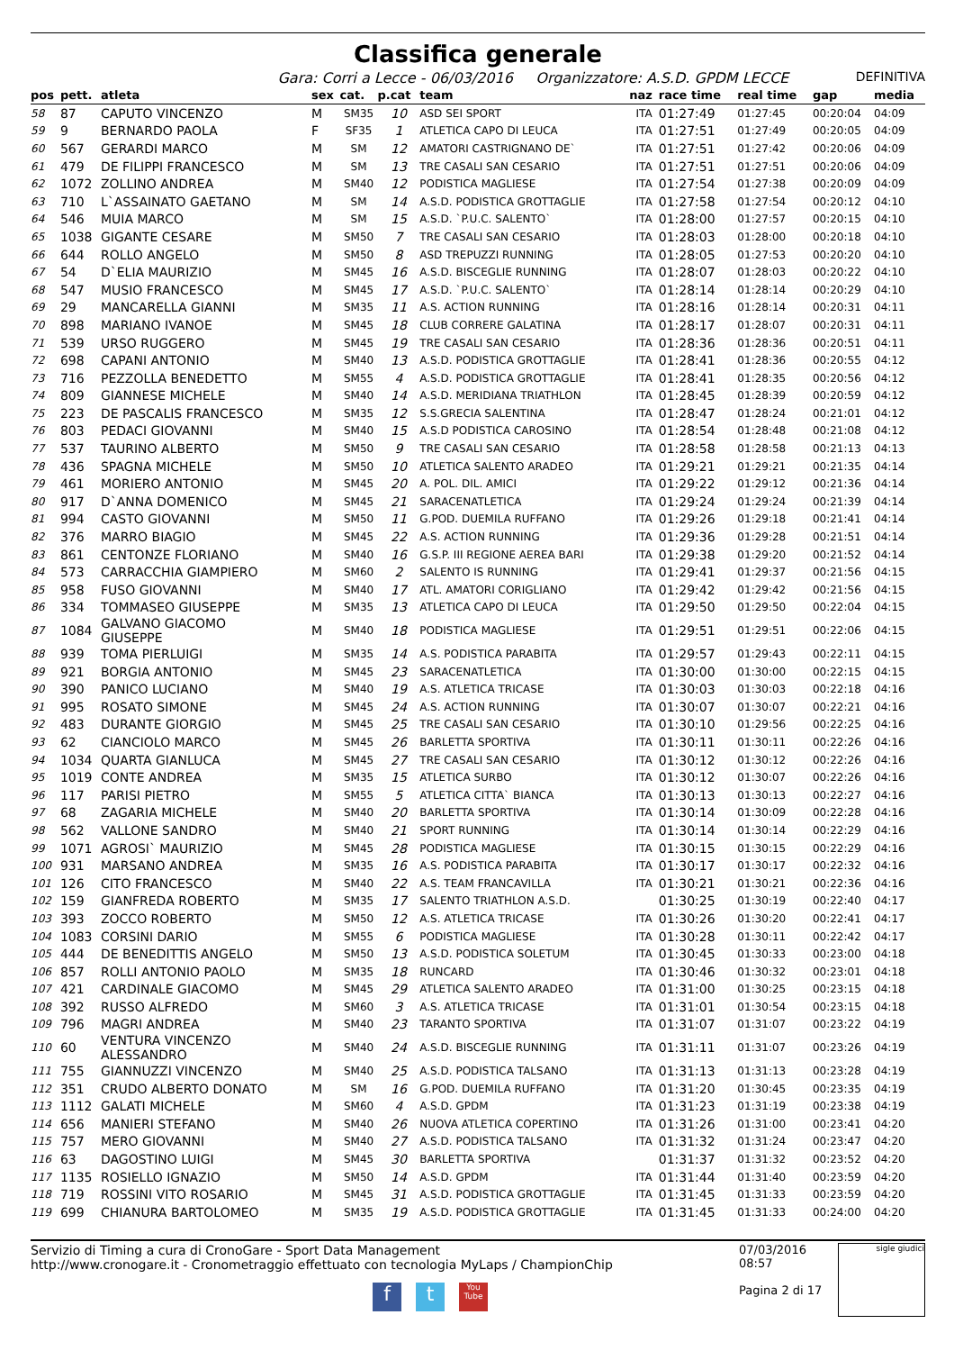Classifica generale
Gara: Corri a Lecce - 06/03/2016 Organizzatore: A.S.D. GPDM LECCE DEFINITIVA
| pos | pett. | atleta | sex | cat. | p.cat | team | naz | race time | real time | gap | media |
| --- | --- | --- | --- | --- | --- | --- | --- | --- | --- | --- | --- |
| 58 | 87 | CAPUTO VINCENZO | M | SM35 | 10 | ASD SEI SPORT | ITA | 01:27:49 | 01:27:45 | 00:20:04 | 04:09 |
| 59 | 9 | BERNARDO PAOLA | F | SF35 | 1 | ATLETICA CAPO DI LEUCA | ITA | 01:27:51 | 01:27:49 | 00:20:05 | 04:09 |
| 60 | 567 | GERARDI MARCO | M | SM | 12 | AMATORI CASTRIGNANO DE` | ITA | 01:27:51 | 01:27:42 | 00:20:06 | 04:09 |
| 61 | 479 | DE FILIPPI FRANCESCO | M | SM | 13 | TRE CASALI SAN CESARIO | ITA | 01:27:51 | 01:27:51 | 00:20:06 | 04:09 |
| 62 | 1072 | ZOLLINO ANDREA | M | SM40 | 12 | PODISTICA MAGLIESE | ITA | 01:27:54 | 01:27:38 | 00:20:09 | 04:09 |
| 63 | 710 | L`ASSAINATO GAETANO | M | SM | 14 | A.S.D. PODISTICA GROTTAGLIE | ITA | 01:27:58 | 01:27:54 | 00:20:12 | 04:10 |
| 64 | 546 | MUIA MARCO | M | SM | 15 | A.S.D. `P.U.C. SALENTO` | ITA | 01:28:00 | 01:27:57 | 00:20:15 | 04:10 |
| 65 | 1038 | GIGANTE CESARE | M | SM50 | 7 | TRE CASALI SAN CESARIO | ITA | 01:28:03 | 01:28:00 | 00:20:18 | 04:10 |
| 66 | 644 | ROLLO ANGELO | M | SM50 | 8 | ASD TREPUZZI RUNNING | ITA | 01:28:05 | 01:27:53 | 00:20:20 | 04:10 |
| 67 | 54 | D`ELIA MAURIZIO | M | SM45 | 16 | A.S.D. BISCEGLIE RUNNING | ITA | 01:28:07 | 01:28:03 | 00:20:22 | 04:10 |
| 68 | 547 | MUSIO FRANCESCO | M | SM45 | 17 | A.S.D. `P.U.C. SALENTO` | ITA | 01:28:14 | 01:28:14 | 00:20:29 | 04:10 |
| 69 | 29 | MANCARELLA GIANNI | M | SM35 | 11 | A.S. ACTION RUNNING | ITA | 01:28:16 | 01:28:14 | 00:20:31 | 04:11 |
| 70 | 898 | MARIANO IVANOE | M | SM45 | 18 | CLUB CORRERE GALATINA | ITA | 01:28:17 | 01:28:07 | 00:20:31 | 04:11 |
| 71 | 539 | URSO RUGGERO | M | SM45 | 19 | TRE CASALI SAN CESARIO | ITA | 01:28:36 | 01:28:36 | 00:20:51 | 04:11 |
| 72 | 698 | CAPANI ANTONIO | M | SM40 | 13 | A.S.D. PODISTICA GROTTAGLIE | ITA | 01:28:41 | 01:28:36 | 00:20:55 | 04:12 |
| 73 | 716 | PEZZOLLA BENEDETTO | M | SM55 | 4 | A.S.D. PODISTICA GROTTAGLIE | ITA | 01:28:41 | 01:28:35 | 00:20:56 | 04:12 |
| 74 | 809 | GIANNESE MICHELE | M | SM40 | 14 | A.S.D. MERIDIANA TRIATHLON | ITA | 01:28:45 | 01:28:39 | 00:20:59 | 04:12 |
| 75 | 223 | DE PASCALIS FRANCESCO | M | SM35 | 12 | S.S.GRECIA SALENTINA | ITA | 01:28:47 | 01:28:24 | 00:21:01 | 04:12 |
| 76 | 803 | PEDACI GIOVANNI | M | SM40 | 15 | A.S.D PODISTICA CAROSINO | ITA | 01:28:54 | 01:28:48 | 00:21:08 | 04:12 |
| 77 | 537 | TAURINO ALBERTO | M | SM50 | 9 | TRE CASALI SAN CESARIO | ITA | 01:28:58 | 01:28:58 | 00:21:13 | 04:13 |
| 78 | 436 | SPAGNA MICHELE | M | SM50 | 10 | ATLETICA SALENTO ARADEO | ITA | 01:29:21 | 01:29:21 | 00:21:35 | 04:14 |
| 79 | 461 | MORIERO ANTONIO | M | SM45 | 20 | A. POL. DIL. AMICI | ITA | 01:29:22 | 01:29:12 | 00:21:36 | 04:14 |
| 80 | 917 | D`ANNA DOMENICO | M | SM45 | 21 | SARACENATLETICA | ITA | 01:29:24 | 01:29:24 | 00:21:39 | 04:14 |
| 81 | 994 | CASTO GIOVANNI | M | SM50 | 11 | G.POD. DUEMILA RUFFANO | ITA | 01:29:26 | 01:29:18 | 00:21:41 | 04:14 |
| 82 | 376 | MARRO BIAGIO | M | SM45 | 22 | A.S. ACTION RUNNING | ITA | 01:29:36 | 01:29:28 | 00:21:51 | 04:14 |
| 83 | 861 | CENTONZE FLORIANO | M | SM40 | 16 | G.S.P. III REGIONE AEREA BARI | ITA | 01:29:38 | 01:29:20 | 00:21:52 | 04:14 |
| 84 | 573 | CARRACCHIA GIAMPIERO | M | SM60 | 2 | SALENTO IS RUNNING | ITA | 01:29:41 | 01:29:37 | 00:21:56 | 04:15 |
| 85 | 958 | FUSO GIOVANNI | M | SM40 | 17 | ATL. AMATORI CORIGLIANO | ITA | 01:29:42 | 01:29:42 | 00:21:56 | 04:15 |
| 86 | 334 | TOMMASEO GIUSEPPE | M | SM35 | 13 | ATLETICA CAPO DI LEUCA | ITA | 01:29:50 | 01:29:50 | 00:22:04 | 04:15 |
| 87 | 1084 | GALVANO GIACOMO GIUSEPPE | M | SM40 | 18 | PODISTICA MAGLIESE | ITA | 01:29:51 | 01:29:51 | 00:22:06 | 04:15 |
| 88 | 939 | TOMA PIERLUIGI | M | SM35 | 14 | A.S. PODISTICA PARABITA | ITA | 01:29:57 | 01:29:43 | 00:22:11 | 04:15 |
| 89 | 921 | BORGIA ANTONIO | M | SM45 | 23 | SARACENATLETICA | ITA | 01:30:00 | 01:30:00 | 00:22:15 | 04:15 |
| 90 | 390 | PANICO LUCIANO | M | SM40 | 19 | A.S. ATLETICA TRICASE | ITA | 01:30:03 | 01:30:03 | 00:22:18 | 04:16 |
| 91 | 995 | ROSATO SIMONE | M | SM45 | 24 | A.S. ACTION RUNNING | ITA | 01:30:07 | 01:30:07 | 00:22:21 | 04:16 |
| 92 | 483 | DURANTE GIORGIO | M | SM45 | 25 | TRE CASALI SAN CESARIO | ITA | 01:30:10 | 01:29:56 | 00:22:25 | 04:16 |
| 93 | 62 | CIANCIOLO MARCO | M | SM45 | 26 | BARLETTA SPORTIVA | ITA | 01:30:11 | 01:30:11 | 00:22:26 | 04:16 |
| 94 | 1034 | QUARTA GIANLUCA | M | SM45 | 27 | TRE CASALI SAN CESARIO | ITA | 01:30:12 | 01:30:12 | 00:22:26 | 04:16 |
| 95 | 1019 | CONTE ANDREA | M | SM35 | 15 | ATLETICA SURBO | ITA | 01:30:12 | 01:30:07 | 00:22:26 | 04:16 |
| 96 | 117 | PARISI PIETRO | M | SM55 | 5 | ATLETICA CITTA` BIANCA | ITA | 01:30:13 | 01:30:13 | 00:22:27 | 04:16 |
| 97 | 68 | ZAGARIA MICHELE | M | SM40 | 20 | BARLETTA SPORTIVA | ITA | 01:30:14 | 01:30:09 | 00:22:28 | 04:16 |
| 98 | 562 | VALLONE SANDRO | M | SM40 | 21 | SPORT RUNNING | ITA | 01:30:14 | 01:30:14 | 00:22:29 | 04:16 |
| 99 | 1071 | AGROSI` MAURIZIO | M | SM45 | 28 | PODISTICA MAGLIESE | ITA | 01:30:15 | 01:30:15 | 00:22:29 | 04:16 |
| 100 | 931 | MARSANO ANDREA | M | SM35 | 16 | A.S. PODISTICA PARABITA | ITA | 01:30:17 | 01:30:17 | 00:22:32 | 04:16 |
| 101 | 126 | CITO FRANCESCO | M | SM40 | 22 | A.S. TEAM FRANCAVILLA | ITA | 01:30:21 | 01:30:21 | 00:22:36 | 04:16 |
| 102 | 159 | GIANFREDA ROBERTO | M | SM35 | 17 | SALENTO TRIATHLON A.S.D. | | 01:30:25 | 01:30:19 | 00:22:40 | 04:17 |
| 103 | 393 | ZOCCO ROBERTO | M | SM50 | 12 | A.S. ATLETICA TRICASE | ITA | 01:30:26 | 01:30:20 | 00:22:41 | 04:17 |
| 104 | 1083 | CORSINI DARIO | M | SM55 | 6 | PODISTICA MAGLIESE | ITA | 01:30:28 | 01:30:11 | 00:22:42 | 04:17 |
| 105 | 444 | DE BENEDITTIS ANGELO | M | SM50 | 13 | A.S.D. PODISTICA SOLETUM | ITA | 01:30:45 | 01:30:33 | 00:23:00 | 04:18 |
| 106 | 857 | ROLLI ANTONIO PAOLO | M | SM35 | 18 | RUNCARD | ITA | 01:30:46 | 01:30:32 | 00:23:01 | 04:18 |
| 107 | 421 | CARDINALE GIACOMO | M | SM45 | 29 | ATLETICA SALENTO ARADEO | ITA | 01:31:00 | 01:30:25 | 00:23:15 | 04:18 |
| 108 | 392 | RUSSO ALFREDO | M | SM60 | 3 | A.S. ATLETICA TRICASE | ITA | 01:31:01 | 01:30:54 | 00:23:15 | 04:18 |
| 109 | 796 | MAGRI ANDREA | M | SM40 | 23 | TARANTO SPORTIVA | ITA | 01:31:07 | 01:31:07 | 00:23:22 | 04:19 |
| 110 | 60 | VENTURA VINCENZO ALESSANDRO | M | SM40 | 24 | A.S.D. BISCEGLIE RUNNING | ITA | 01:31:11 | 01:31:07 | 00:23:26 | 04:19 |
| 111 | 755 | GIANNUZZI VINCENZO | M | SM40 | 25 | A.S.D. PODISTICA TALSANO | ITA | 01:31:13 | 01:31:13 | 00:23:28 | 04:19 |
| 112 | 351 | CRUDO ALBERTO DONATO | M | SM | 16 | G.POD. DUEMILA RUFFANO | ITA | 01:31:20 | 01:30:45 | 00:23:35 | 04:19 |
| 113 | 1112 | GALATI MICHELE | M | SM60 | 4 | A.S.D. GPDM | ITA | 01:31:23 | 01:31:19 | 00:23:38 | 04:19 |
| 114 | 656 | MANIERI STEFANO | M | SM40 | 26 | NUOVA ATLETICA COPERTINO | ITA | 01:31:26 | 01:31:00 | 00:23:41 | 04:20 |
| 115 | 757 | MERO GIOVANNI | M | SM40 | 27 | A.S.D. PODISTICA TALSANO | ITA | 01:31:32 | 01:31:24 | 00:23:47 | 04:20 |
| 116 | 63 | DAGOSTINO LUIGI | M | SM45 | 30 | BARLETTA SPORTIVA | | 01:31:37 | 01:31:32 | 00:23:52 | 04:20 |
| 117 | 1135 | ROSIELLO IGNAZIO | M | SM50 | 14 | A.S.D. GPDM | ITA | 01:31:44 | 01:31:40 | 00:23:59 | 04:20 |
| 118 | 719 | ROSSINI VITO ROSARIO | M | SM45 | 31 | A.S.D. PODISTICA GROTTAGLIE | ITA | 01:31:45 | 01:31:33 | 00:23:59 | 04:20 |
| 119 | 699 | CHIANURA BARTOLOMEO | M | SM35 | 19 | A.S.D. PODISTICA GROTTAGLIE | ITA | 01:31:45 | 01:31:33 | 00:24:00 | 04:20 |
Servizio di Timing a cura di CronoGare - Sport Data Management
http://www.cronogare.it - Cronometraggio effettuato con tecnologia MyLaps / ChampionChip
ft You Tube
07/03/2016 08:57
Pagina 2 di 17
sigle giudici